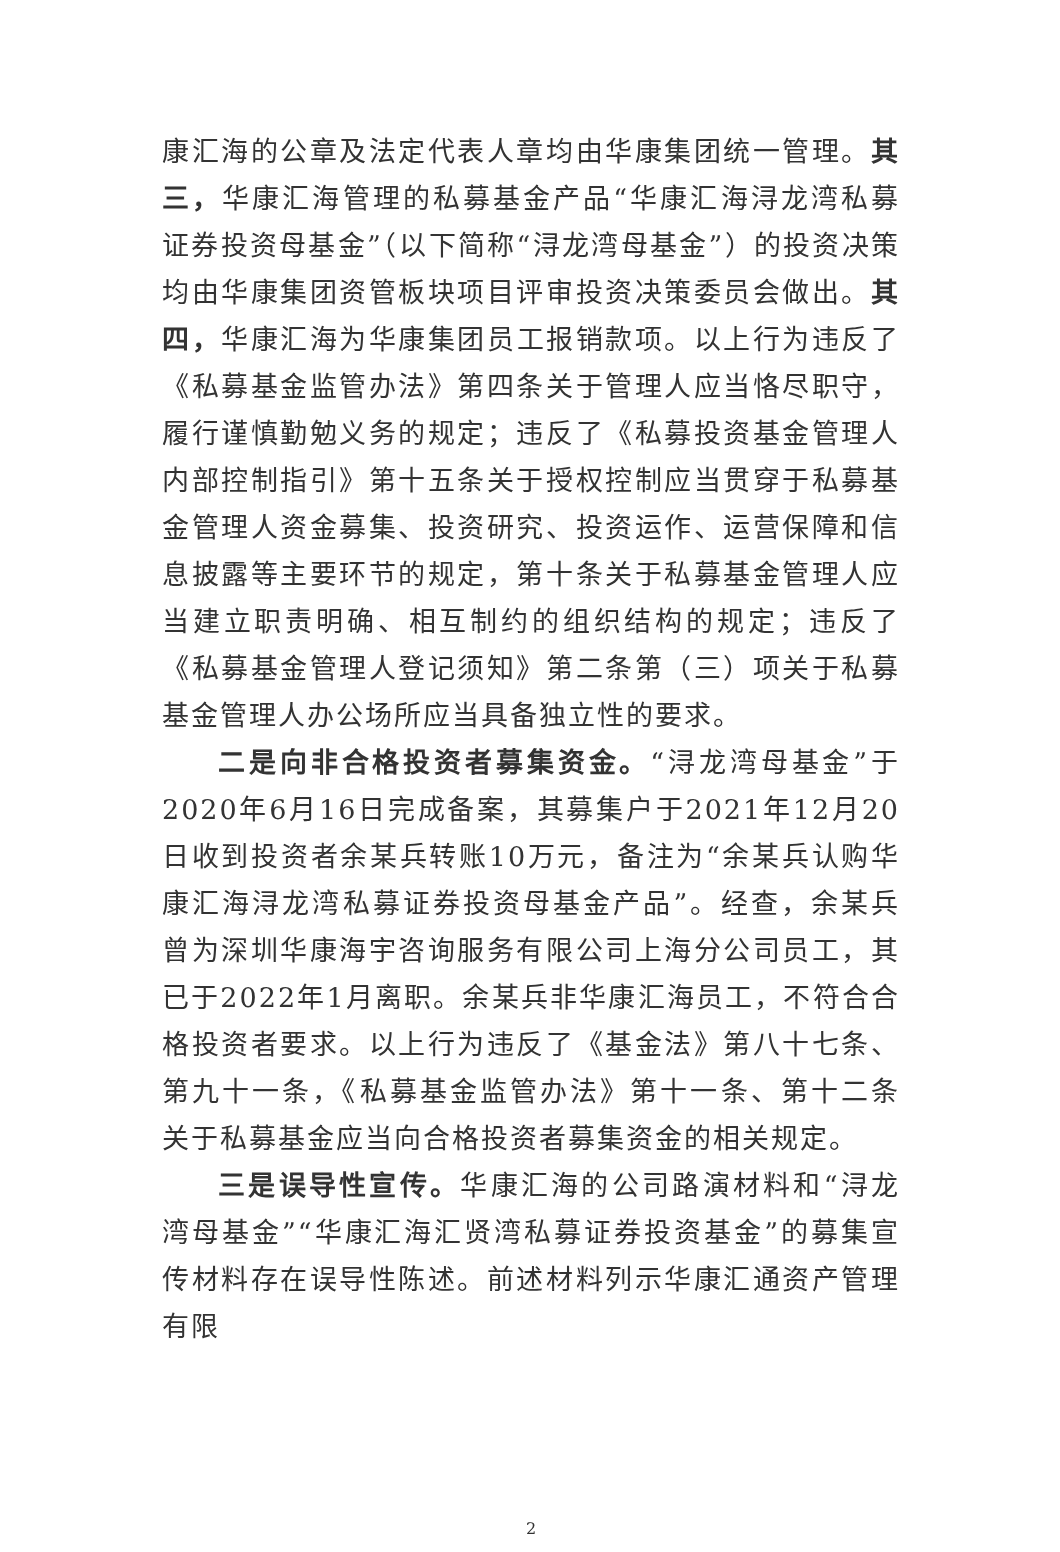康汇海的公章及法定代表人章均由华康集团统一管理。其三，华康汇海管理的私募基金产品“华康汇海浔龙湾私募证券投资母基金”（以下简称“浔龙湾母基金”）的投资决策均由华康集团资管板块项目评审投资决策委员会做出。其四，华康汇海为华康集团员工报销款项。以上行为违反了《私募基金监管办法》第四条关于管理人应当恪尽职守，履行谨慎勤勉义务的规定；违反了《私募投资基金管理人内部控制指引》第十五条关于授权控制应当贯穿于私募基金管理人资金募集、投资研究、投资运作、运营保障和信息披露等主要环节的规定，第十条关于私募基金管理人应当建立职责明确、相互制约的组织结构的规定；违反了《私募基金管理人登记须知》第二条第（三）项关于私募基金管理人办公场所应当具备独立性的要求。
二是向非合格投资者募集资金。“浔龙湾母基金”于2020年6月16日完成备案，其募集户于2021年12月20日收到投资者余某兵转账10万元，备注为“余某兵认购华康汇海浔龙湾私募证券投资母基金产品”。经查，余某兵曾为深圳华康海宇咨询服务有限公司上海分公司员工，其已于2022年1月离职。余某兵非华康汇海员工，不符合合格投资者要求。以上行为违反了《基金法》第八十七条、第九十一条，《私募基金监管办法》第十一条、第十二条关于私募基金应当向合格投资者募集资金的相关规定。
三是误导性宣传。华康汇海的公司路演材料和“浔龙湾母基金”“华康汇海汇贤湾私募证券投资基金”的募集宣传材料存在误导性陈述。前述材料列示华康汇通资产管理有限
2